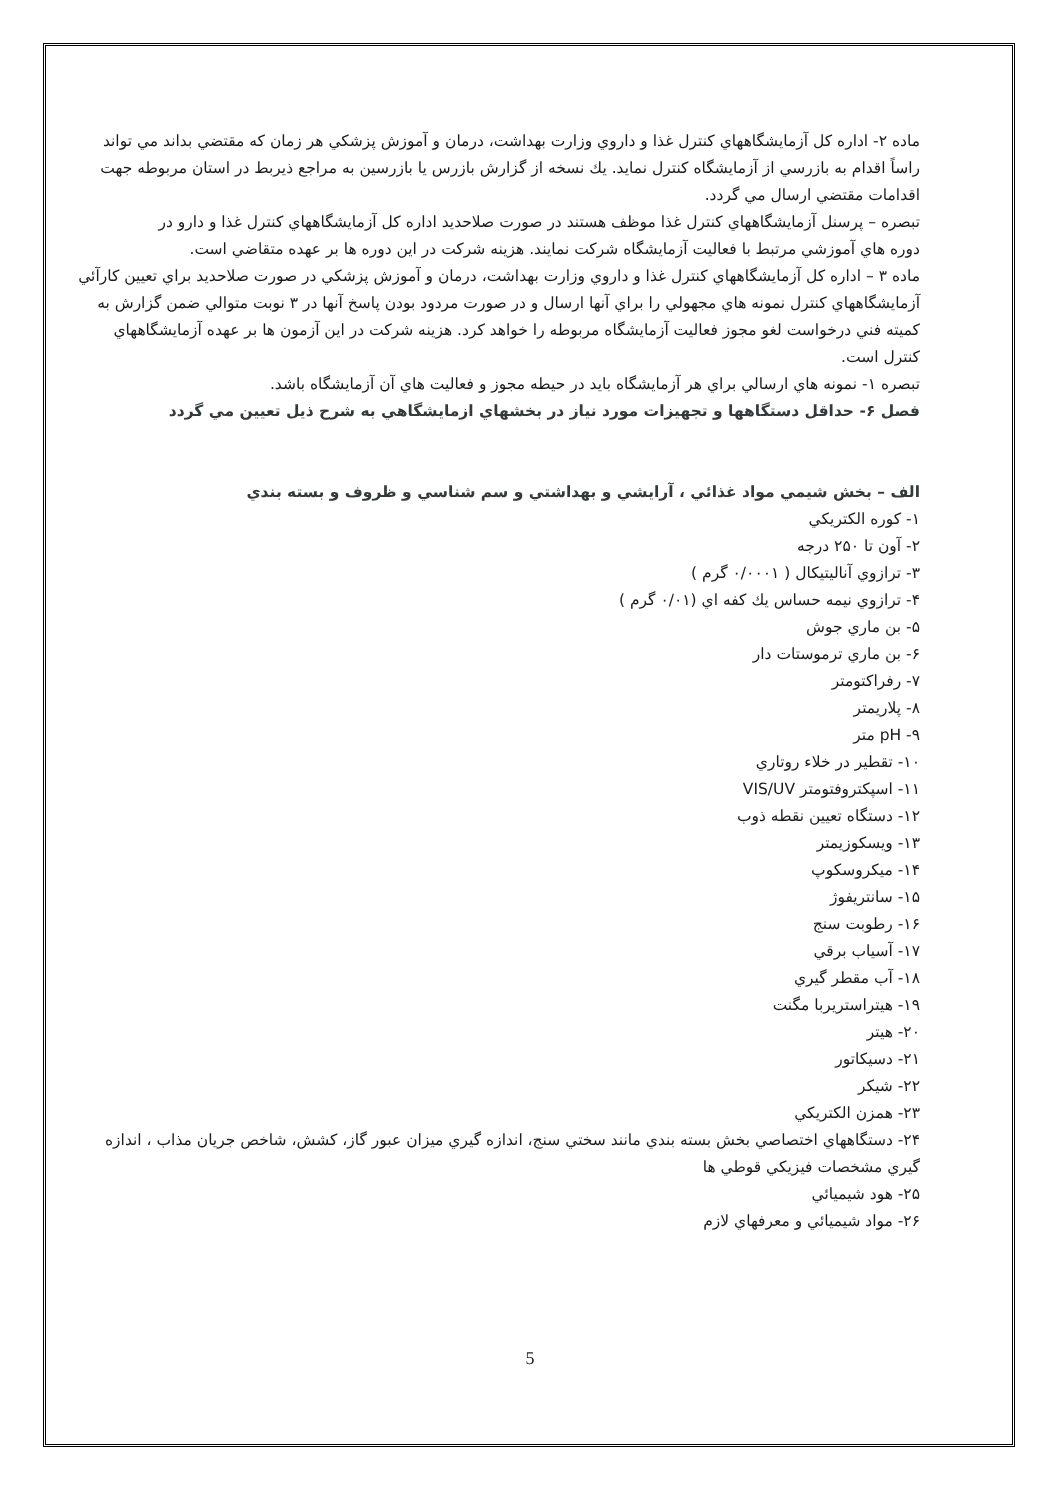ماده ۲- اداره كل آزمايشگاههاي كنترل غذا و داروي وزارت بهداشت، درمان و آموزش پزشكي هر زمان كه مقتضي بداند مي تواند راساً اقدام به بازرسي از آزمايشگاه كنترل نمايد. يك نسخه از گزارش بازرس يا بازرسين به مراجع ذيربط در استان مربوطه جهت اقدامات مقتضي ارسال مي گردد.
تبصره – پرسنل آزمايشگاههاي كنترل غذا موظف هستند در صورت صلاحديد اداره كل آزمايشگاههاي كنترل غذا و دارو در
دوره هاي آموزشي مرتبط با فعاليت آزمايشگاه شركت نمايند. هزينه شركت در اين دوره ها بر عهده متقاضي است.
ماده ۳ – اداره كل آزمايشگاههاي كنترل غذا و داروي وزارت بهداشت، درمان و آموزش پزشكي در صورت صلاحديد براي تعيين كارآئي آزمايشگاههاي كنترل نمونه هاي مجهولي را براي آنها ارسال و در صورت مردود بودن پاسخ آنها در ۳ نوبت متوالي ضمن گزارش به كميته فني درخواست لغو مجوز فعاليت آزمايشگاه مربوطه را خواهد كرد. هزينه شركت در اين آزمون ها بر عهده آزمايشگاههاي كنترل است.
تبصره ۱- نمونه هاي ارسالي براي هر آزمايشگاه بايد در حيطه مجوز و فعاليت هاي آن آزمايشگاه باشد.
فصل ۶- حداقل دستگاهها و تجهيزات مورد نياز در بخشهاي ازمايشگاهي به شرح ذيل تعيين مي گردد
الف – بخش شيمي مواد غذائي ، آرايشي و بهداشتي و سم شناسي و ظروف و بسته بندي
۱- كوره الكتريكي
۲- آون تا ۲۵۰ درجه
۳- ترازوي آناليتيكال ( ۰/۰۰۰۱ گرم )
۴- ترازوي نيمه حساس يك كفه اي (۰/۰۱ گرم )
۵- بن ماري جوش
۶- بن ماري ترموستات دار
۷- رفراكتومتر
۸- پلاريمتر
۹- pH متر
۱۰- تقطير در خلاء روتاري
۱۱- اسپكتروفتومتر VIS/UV
۱۲- دستگاه تعيين نقطه ذوب
۱۳- ويسكوزيمتر
۱۴- ميكروسكوپ
۱۵- سانتريفوژ
۱۶- رطوبت سنج
۱۷- آسياب برقي
۱۸- آب مقطر گيري
۱۹- هيتراستريربا مگنت
۲۰- هيتر
۲۱- دسيكاتور
۲۲- شيكر
۲۳- همزن الكتريكي
۲۴- دستگاههاي اختصاصي بخش بسته بندي مانند سختي سنج، اندازه گيري ميزان عبور گاز، كشش، شاخص جريان مذاب ، اندازه گيري مشخصات فيزيكي قوطي ها
۲۵- هود شيميائي
۲۶- مواد شيميائي و معرفهاي لازم
5